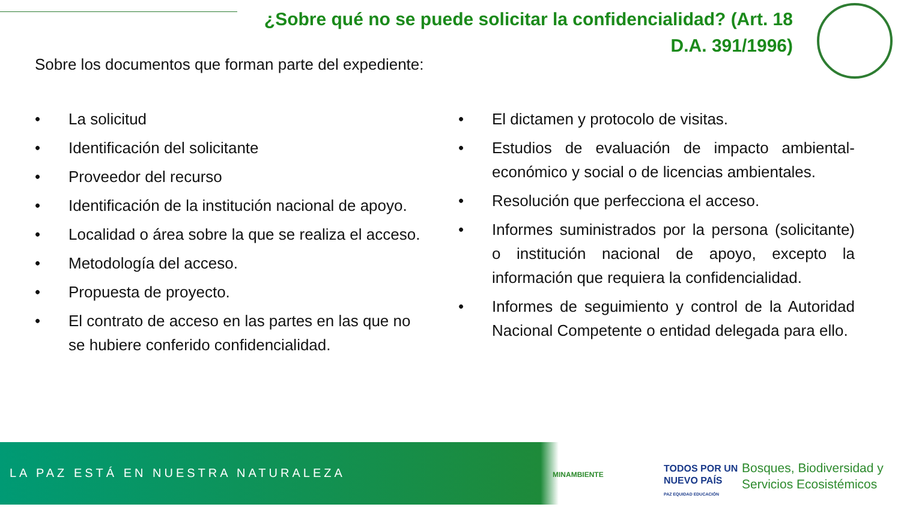¿Sobre qué no se puede solicitar la confidencialidad? (Art. 18 D.A. 391/1996)
Sobre los documentos que forman parte del expediente:
• La solicitud
• Identificación del solicitante
• Proveedor del recurso
• Identificación de la institución nacional de apoyo.
• Localidad o área sobre la que se realiza el acceso.
• Metodología del acceso.
• Propuesta de proyecto.
• El contrato de acceso en las partes en las que no se hubiere conferido confidencialidad.
• El dictamen y protocolo de visitas.
• Estudios de evaluación de impacto ambiental-económico y social o de licencias ambientales.
• Resolución que perfecciona el acceso.
• Informes suministrados por la persona (solicitante) o institución nacional de apoyo, excepto la información que requiera la confidencialidad.
• Informes de seguimiento y control de la Autoridad Nacional Competente o entidad delegada para ello.
LA PAZ ESTÁ EN NUESTRA NATURALEZA
MINAMBIENTE
TODOS POR UN
NUEVO PAÍS
PAZ EQUIDAD EDUCACIÓN
Bosques, Biodiversidad y
Servicios Ecosistémicos